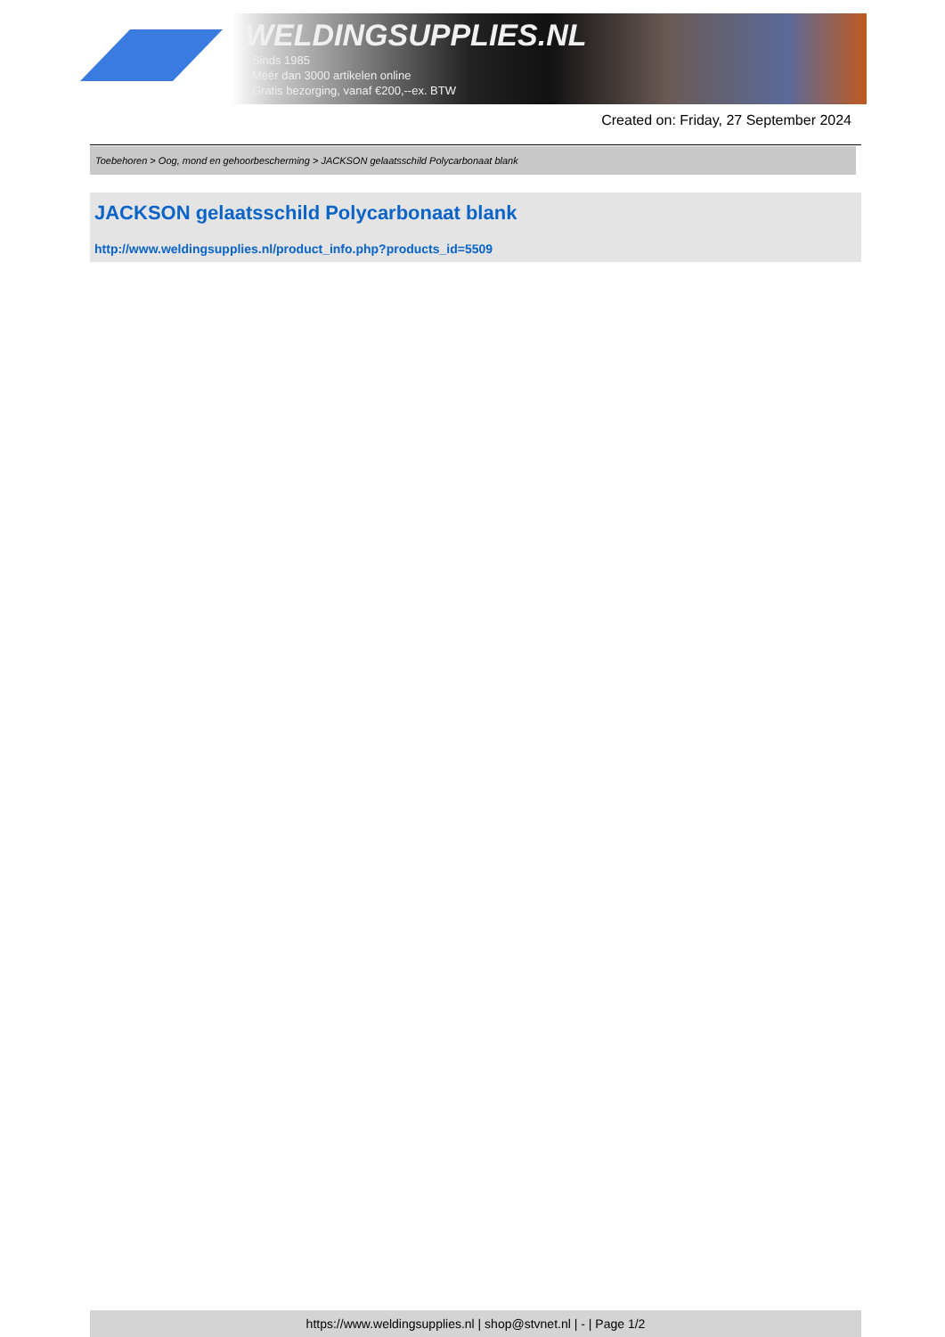WELDINGSUPPLIES.NL
- Sinds 1985
- Méér dan 3000 artikelen online
- Gratis bezorging, vanaf €200,--ex. BTW
Created on: Friday, 27 September 2024
Toebehoren > Oog, mond en gehoorbescherming > JACKSON gelaatsschild Polycarbonaat blank
JACKSON gelaatsschild Polycarbonaat blank
http://www.weldingsupplies.nl/product_info.php?products_id=5509
https://www.weldingsupplies.nl | shop@stvnet.nl | - | Page 1/2